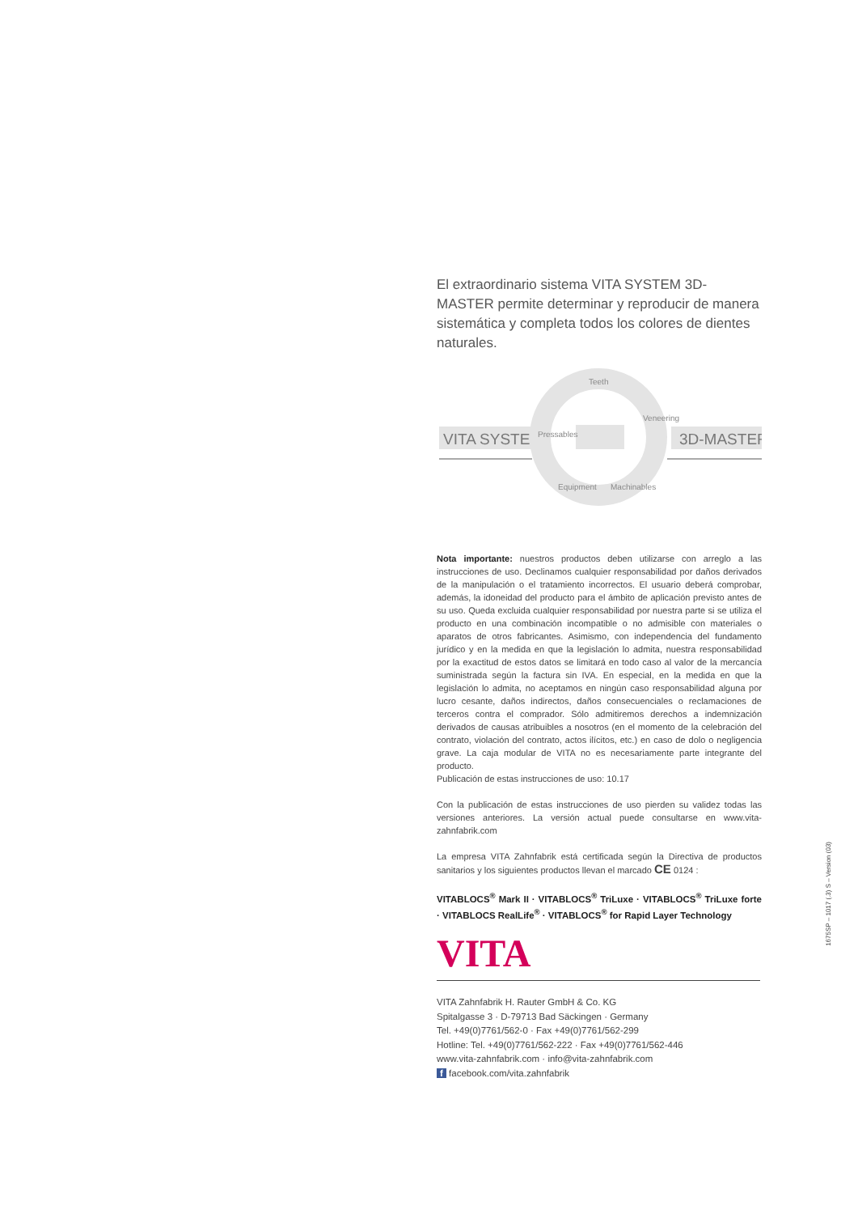El extraordinario sistema VITA SYSTEM 3D-MASTER permite determinar y reproducir de manera sistemática y completa todos los colores de dientes naturales.
VITA SYSTEM
3D-MASTER
Teeth
Pressables
Veneering
Equipment
Machinables
Nota importante: nuestros productos deben utilizarse con arreglo a las instrucciones de uso. Declinamos cualquier responsabilidad por daños derivados de la manipulación o el tratamiento incorrectos. El usuario deberá comprobar, además, la idoneidad del producto para el ámbito de aplicación previsto antes de su uso. Queda excluida cualquier responsabilidad por nuestra parte si se utiliza el producto en una combinación incompatible o no admisible con materiales o aparatos de otros fabricantes. Asimismo, con independencia del fundamento jurídico y en la medida en que la legislación lo admita, nuestra responsabilidad por la exactitud de estos datos se limitará en todo caso al valor de la mercancía suministrada según la factura sin IVA. En especial, en la medida en que la legislación lo admita, no aceptamos en ningún caso responsabilidad alguna por lucro cesante, daños indirectos, daños consecuenciales o reclamaciones de terceros contra el comprador. Sólo admitiremos derechos a indemnización derivados de causas atribuibles a nosotros (en el momento de la celebración del contrato, violación del contrato, actos ilícitos, etc.) en caso de dolo o negligencia grave. La caja modular de VITA no es necesariamente parte integrante del producto.
Publicación de estas instrucciones de uso: 10.17
Con la publicación de estas instrucciones de uso pierden su validez todas las versiones anteriores. La versión actual puede consultarse en www.vita-zahnfabrik.com
La empresa VITA Zahnfabrik está certificada según la Directiva de productos sanitarios y los siguientes productos llevan el marcado CE 0124 :
VITABLOCS<sup>®</sup> Mark II · VITABLOCS<sup>®</sup> TriLuxe · VITABLOCS<sup>®</sup> TriLuxe forte · VITABLOCS RealLife<sup>®</sup> · VITABLOCS<sup>®</sup> for Rapid Layer Technology
VITA
VITA Zahnfabrik H. Rauter GmbH & Co. KG
Spitalgasse 3 · D-79713 Bad Säckingen · Germany
Tel. +49(0)7761/562-0 · Fax +49(0)7761/562-299
Hotline: Tel. +49(0)7761/562-222 · Fax +49(0)7761/562-446
www.vita-zahnfabrik.com · info@vita-zahnfabrik.com
f facebook.com/vita.zahnfabrik
1675SP – 1017 (.3) S – Version (03)